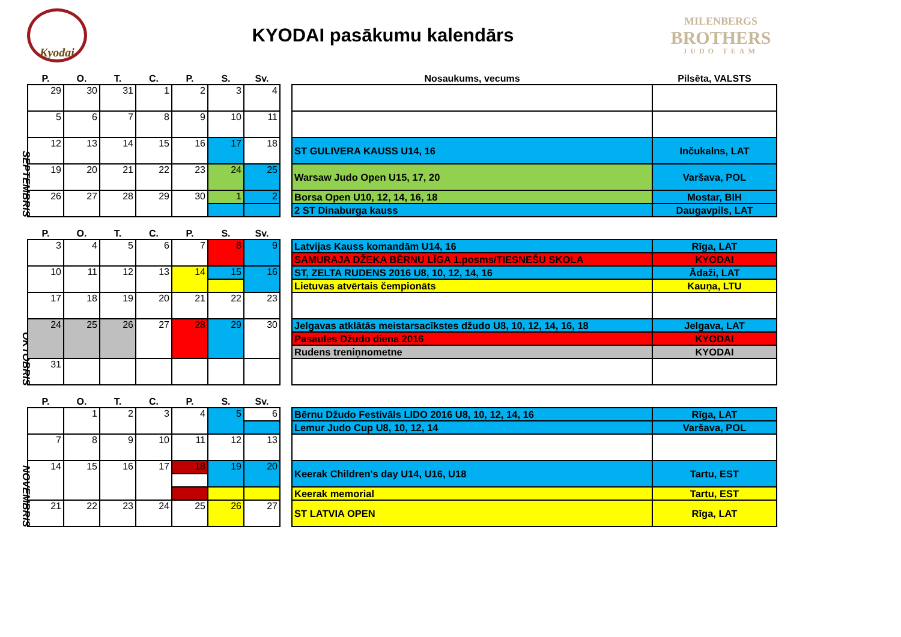Kyodai
KYODAI pasākumu kalendārs
MILENBERGS
BROTHERS
JUDO TEAM
SEPTEMBRIS
| P. | O. | T. | C. | P. | S. | Sv. |
| --- | --- | --- | --- | --- | --- | --- |
| 29 | 30 | 31 | 1 | 2 | 3 | 4 |
| 5 | 6 | 7 | 8 | 9 | 10 | 11 |
| 12 | 13 | 14 | 15 | 16 | 17 | 18 |
| 19 | 20 | 21 | 22 | 23 | 24 | 25 |
| 26 | 27 | 28 | 29 | 30 | 1 | 2 |
| Nosaukums, vecums | Pilsēta, VALSTS |
| --- | --- |
| ST GULIVERA KAUSS U14, 16 | Inčukalns, LAT |
| Warsaw Judo Open U15, 17, 20 | Varšava, POL |
| Borsa Open U10, 12, 14, 16, 18 | Mostar, BIH |
| 2 ST Dinaburga kauss | Daugavpils, LAT |
OKTOBRIS
| P. | O. | T. | C. | P. | S. | Sv. |
| --- | --- | --- | --- | --- | --- | --- |
| 3 | 4 | 5 | 6 | 7 | 8 | 9 |
| 10 | 11 | 12 | 13 | 14 | 15 | 16 |
| 17 | 18 | 19 | 20 | 21 | 22 | 23 |
| 24 | 25 | 26 | 27 | 28 | 29 | 30 |
| 31 | | | | | | |
| Latvijas Kauss komandām U14, 16 | Rīga, LAT |
| SAMURAJA DŽEKA BĒRNU LĪGA 1.posms/TIESNEŠU SKOLA | KYODAI |
| ST, ZELTA RUDENS 2016 U8, 10, 12, 14, 16 | Ādaži, LAT |
| Lietuvas atvērtais čempionāts | Kauņa, LTU |
| Jelgavas atklātās meistarsacīkstes džudo U8, 10, 12, 14, 16, 18 | Jelgava, LAT |
| Pasaules Džudo diena 2016 | KYODAI |
| Rudens treniņnometne | KYODAI |
NOVEMBRIS
| P. | O. | T. | C. | P. | S. | Sv. |
| --- | --- | --- | --- | --- | --- | --- |
| | 1 | 2 | 3 | 4 | 5 | 6 |
| 7 | 8 | 9 | 10 | 11 | 12 | 13 |
| 14 | 15 | 16 | 17 | 18 | 19 | 20 |
| 21 | 22 | 23 | 24 | 25 | 26 | 27 |
| Bērnu Džudo Festivāls LIDO 2016 U8, 10, 12, 14, 16 | Rīga, LAT |
| Lemur Judo Cup U8, 10, 12, 14 | Varšava, POL |
| Keerak Children's day U14, U16, U18 | Tartu, EST |
| Keerak memorial | Tartu, EST |
| ST LATVIA OPEN | Rīga, LAT |